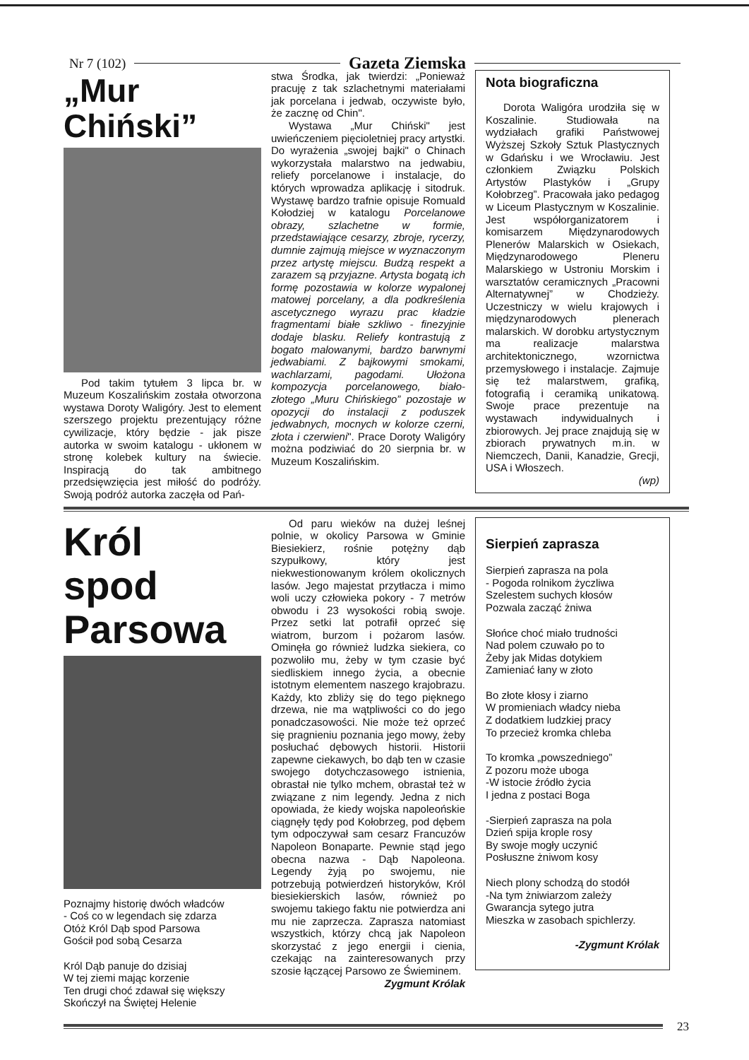Nr 7 (102) Gazeta Ziemska
„Mur Chiński”
Pod takim tytułem 3 lipca br. w Muzeum Koszalińskim została otworzona wystawa Doroty Waligóry. Jest to element szerszego projektu prezentujący różne cywilizacje, który będzie - jak pisze autorka w swoim katalogu - ukłonem w stronę kolebek kultury na świecie. Inspiracją do tak ambitnego przedsięwzięcia jest miłość do podróży. Swoją podróż autorka zaczęła od Pań-
stwa Środka, jak twierdzi: „Ponieważ pracuję z tak szlachetnymi materiałami jak porcelana i jedwab, oczywiste było, że zacznę od Chin".
Wystawa „Mur Chiński" jest uwieńczeniem pięcioletniej pracy artystki. Do wyrażenia „swojej bajki" o Chinach wykorzystała malarstwo na jedwabiu, reliefy porcelanowe i instalacje, do których wprowadza aplikację i sitodruk. Wystawę bardzo trafnie opisuje Romuald Kołodziej w katalogu Porcelanowe obrazy, szlachetne w formie, przedstawiające cesarzy, zbroje, rycerzy, dumnie zajmują miejsce w wyznaczonym przez artystę miejscu. Budzą respekt a zarazem są przyjazne. Artysta bogatą ich formę pozostawia w kolorze wypalonej matowej porcelany, a dla podkreślenia ascetycznego wyrazu prac kładzie fragmentami białe szkliwo - finezyjnie dodaje blasku. Reliefy kontrastują z bogato malowanymi, bardzo barwnymi jedwabiami. Z bajkowymi smokami, wachlarzami, pagodami. Ułożona kompozycja porcelanowego, biało-złotego „Muru Chińskiego” pozostaje w opozycji do instalacji z poduszek jedwabnych, mocnych w kolorze czerni, złota i czerwieni". Prace Doroty Waligóry można podziwiać do 20 sierpnia br. w Muzeum Koszalińskim.
Nota biograficzna
Dorota Waligóra urodziła się w Koszalinie. Studiowała na wydziałach grafiki Państwowej Wyższej Szkoły Sztuk Plastycznych w Gdańsku i we Wrocławiu. Jest członkiem Związku Polskich Artystów Plastyków i „Grupy Kołobrzeg”. Pracowała jako pedagog w Liceum Plastycznym w Koszalinie. Jest współorganizatorem i komisarzem Międzynarodowych Plenerów Malarskich w Osiekach, Międzynarodowego Pleneru Malarskiego w Ustroniu Morskim i warsztatów ceramicznych „Pracowni Alternatywnej” w Chodzieży. Uczestniczy w wielu krajowych i międzynarodowych plenerach malarskich. W dorobku artystycznym ma realizacje malarstwa architektonicznego, wzornictwa przemysłowego i instalacje. Zajmuje się też malarstwem, grafiką, fotografią i ceramiką unikatową. Swoje prace prezentuje na wystawach indywidualnych i zbiorowych. Jej prace znajdują się w zbiorach prywatnych m.in. w Niemczech, Danii, Kanadzie, Grecji, USA i Włoszech.
(wp)
Król
spod
Parsowa
Poznajmy historię dwóch władców
- Coś co w legendach się zdarza
Otóż Król Dąb spod Parsowa
Gościł pod sobą Cesarza
Król Dąb panuje do dzisiaj
W tej ziemi mając korzenie
Ten drugi choć zdawał się większy
Skończył na Świętej Helenie
Od paru wieków na dużej leśnej polnie, w okolicy Parsowa w Gminie Biesiekierz, rośnie potężny dąb szypułkowy, który jest niekwestionowanym królem okolicznych lasów. Jego majestat przytłacza i mimo woli uczy człowieka pokory - 7 metrów obwodu i 23 wysokości robią swoje. Przez setki lat potrafił oprzeć się wiatrom, burzom i pożarom lasów. Ominęła go również ludzka siekiera, co pozwoliło mu, żeby w tym czasie być siedliskiem innego życia, a obecnie istotnym elementem naszego krajobrazu. Każdy, kto zbliży się do tego pięknego drzewa, nie ma wątpliwości co do jego ponadczasowości. Nie może też oprzeć się pragnieniu poznania jego mowy, żeby posłuchać dębowych historii. Historii zapewne ciekawych, bo dąb ten w czasie swojego dotychczasowego istnienia, obrastał nie tylko mchem, obrastał też w związane z nim legendy. Jedna z nich opowiada, że kiedy wojska napoleońskie ciągnęły tędy pod Kołobrzeg, pod dębem tym odpoczywał sam cesarz Francuzów Napoleon Bonaparte. Pewnie stąd jego obecna nazwa - Dąb Napoleona. Legendy żyją po swojemu, nie potrzebują potwierdzeń historyków, Król biesiekierskich lasów, również po swojemu takiego faktu nie potwierdza ani mu nie zaprzecza. Zaprasza natomiast wszystkich, którzy chcą jak Napoleon skorzystać z jego energii i cienia, czekając na zainteresowanych przy szosie łączącej Parsowo ze Świeminem.
Zygmunt Królak
Sierpień zaprasza
Sierpień zaprasza na pola
- Pogoda rolnikom życzliwa
Szelestem suchych kłosów
Pozwala zacząć żniwa
Słońce choć miało trudności
Nad polem czuwało po to
Żeby jak Midas dotykiem
Zamieniać łany w złoto
Bo złote kłosy i ziarno
W promieniach władcy nieba
Z dodatkiem ludzkiej pracy
To przecież kromka chleba
To kromka „powszedniego”
Z pozoru może uboga
-W istocie źródło życia
I jedna z postaci Boga
-Sierpień zaprasza na pola
Dzień spija krople rosy
By swoje mogły uczynić
Posłuszne żniwom kosy
Niech plony schodzą do stodół
-Na tym żniwiarzom zależy
Gwarancja sytego jutra
Mieszka w zasobach spichlerzy.
-Zygmunt Królak
23